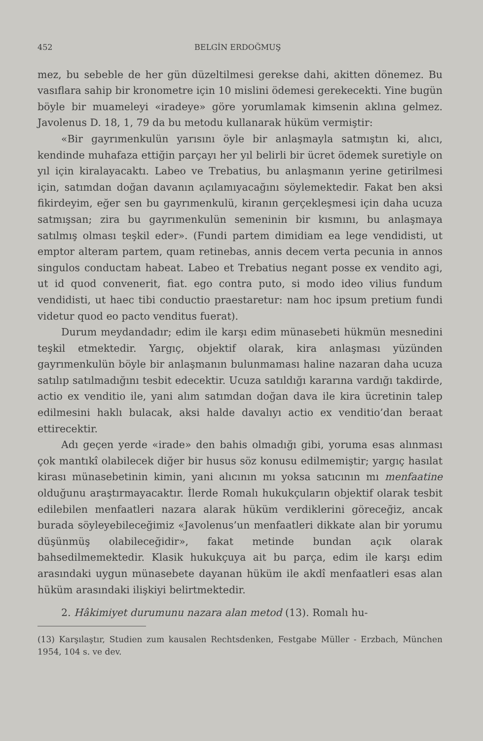452 BELGİN ERDOĞMUŞ
mez, bu sebeble de her gün düzeltilmesi gerekse dahi, akitten dönemez. Bu vasıflara sahip bir kronometre için 10 mislini ödemesi gerekecekti. Yine bugün böyle bir muameleyi «iradeye» göre yorumlamak kimsenin aklına gelmez. Javolenus D. 18, 1, 79 da bu metodu kullanarak hüküm vermiştir:
«Bir gayrımenkulün yarısını öyle bir anlaşmayla satmıştın ki, alıcı, kendinde muhafaza ettiğin parçayı her yıl belirli bir ücret ödemek suretiyle on yıl için kiralayacaktı. Labeo ve Trebatius, bu anlaşmanın yerine getirilmesi için, satımdan doğan davanın açılamıyacağını söylemektedir. Fakat ben aksi fikirdeyim, eğer sen bu gayrımenkulü, kiranın gerçekleşmesi için daha ucuza satmışsan; zira bu gayrımenkulün semeninin bir kısmını, bu anlaşmaya satılmış olması teşkil eder». (Fundi partem dimidiam ea lege vendidisti, ut emptor alteram partem, quam retinebas, annis decem verta pecunia in annos singulos conductam habeat. Labeo et Trebatius negant posse ex vendito agi, ut id quod convenerit, fiat. ego contra puto, si modo ideo vilius fundum vendidisti, ut haec tibi conductio praestaretur: nam hoc ipsum pretium fundi videtur quod eo pacto venditus fuerat).
Durum meydandadır; edim ile karşı edim münasebeti hükmün mesnedini teşkil etmektedir. Yargıç, objektif olarak, kira anlaşması yüzünden gayrımenkulün böyle bir anlaşmanın bulunmaması haline nazaran daha ucuza satılıp satılmadığını tesbit edecektir. Ucuza satıldığı kararına vardığı takdirde, actio ex venditio ile, yani alım satımdan doğan dava ile kira ücretinin talep edilmesini haklı bulacak, aksi halde davalıyı actio ex venditio’dan beraat ettirecektir.
Adı geçen yerde «irade» den bahis olmadığı gibi, yoruma esas alınması çok mantıkî olabilecek diğer bir husus söz konusu edilmemiştir; yargıç hasılat kirası münasebetinin kimin, yani alıcının mı yoksa satıcının mı menfaatine olduğunu araştırmayacaktır. İlerde Romalı hukukçuların objektif olarak tesbit edilebilen menfaatleri nazara alarak hüküm verdiklerini göreceğiz, ancak burada söyleyebileceğimiz «Javolenus’un menfaatleri dikkate alan bir yorumu düşünmüş olabileceğidir», fakat metinde bundan açık olarak bahsedilmemektedir. Klasik hukukçuya ait bu parça, edim ile karşı edim arasındaki uygun münasebete dayanan hüküm ile akdî menfaatleri esas alan hüküm arasındaki ilişkiyi belirtmektedir.
2. Hâkimiyet durumunu nazara alan metod (13). Romalı hu-
(13) Karşılaştır, Studien zum kausalen Rechtsdenken, Festgabe Müller - Erzbach, München 1954, 104 s. ve dev.